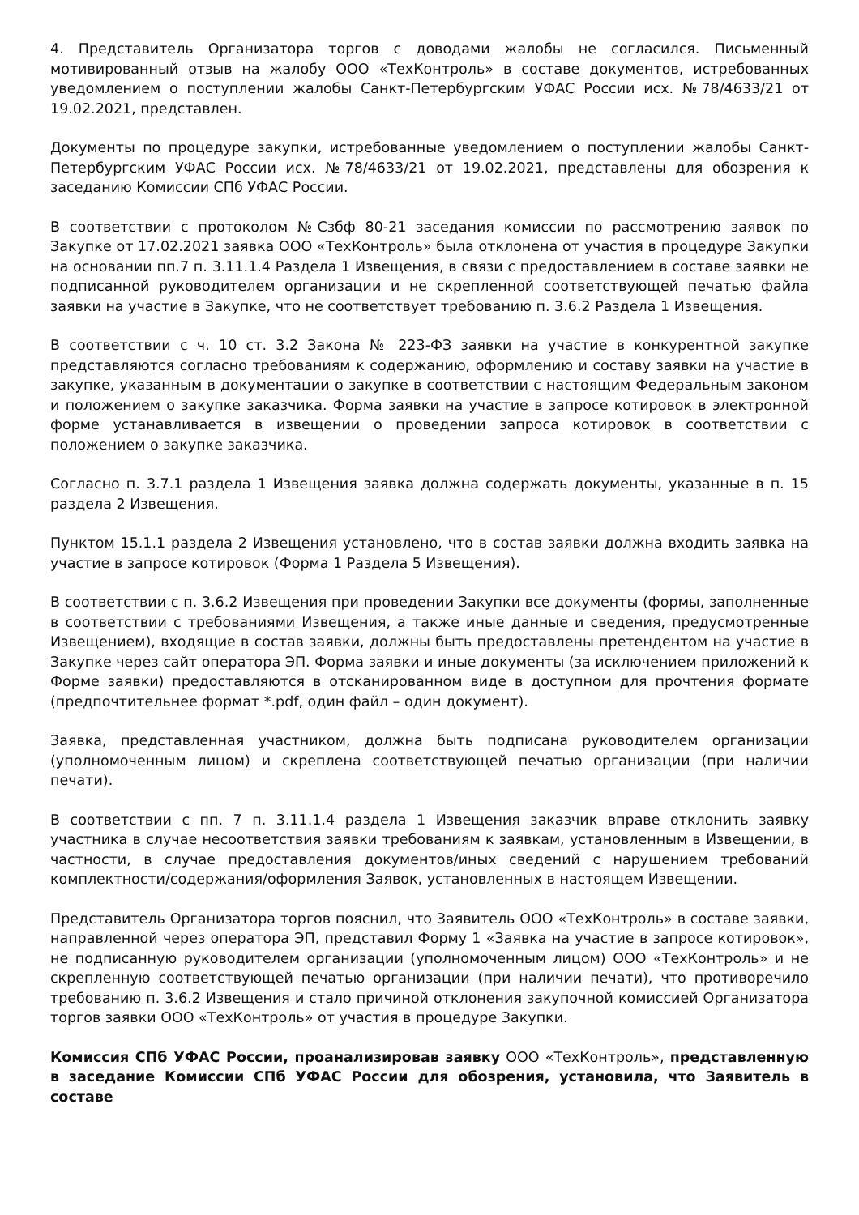4. Представитель Организатора торгов с доводами жалобы не согласился. Письменный мотивированный отзыв на жалобу ООО «ТехКонтроль» в составе документов, истребованных уведомлением о поступлении жалобы Санкт-Петербургским УФАС России исх. №78/4633/21 от 19.02.2021, представлен.
Документы по процедуре закупки, истребованные уведомлением о поступлении жалобы Санкт-Петербургским УФАС России исх. №78/4633/21 от 19.02.2021, представлены для обозрения к заседанию Комиссии СПб УФАС России.
В соответствии с протоколом №Сзбф 80-21 заседания комиссии по рассмотрению заявок по Закупке от 17.02.2021 заявка ООО «ТехКонтроль» была отклонена от участия в процедуре Закупки на основании пп.7 п. 3.11.1.4 Раздела 1 Извещения, в связи с предоставлением в составе заявки не подписанной руководителем организации и не скрепленной соответствующей печатью файла заявки на участие в Закупке, что не соответствует требованию п. 3.6.2 Раздела 1 Извещения.
В соответствии с ч. 10 ст. 3.2 Закона № 223-ФЗ заявки на участие в конкурентной закупке представляются согласно требованиям к содержанию, оформлению и составу заявки на участие в закупке, указанным в документации о закупке в соответствии с настоящим Федеральным законом и положением о закупке заказчика. Форма заявки на участие в запросе котировок в электронной форме устанавливается в извещении о проведении запроса котировок в соответствии с положением о закупке заказчика.
Согласно п. 3.7.1 раздела 1 Извещения заявка должна содержать документы, указанные в п. 15 раздела 2 Извещения.
Пунктом 15.1.1 раздела 2 Извещения установлено, что в состав заявки должна входить заявка на участие в запросе котировок (Форма 1 Раздела 5 Извещения).
В соответствии с п. 3.6.2 Извещения при проведении Закупки все документы (формы, заполненные в соответствии с требованиями Извещения, а также иные данные и сведения, предусмотренные Извещением), входящие в состав заявки, должны быть предоставлены претендентом на участие в Закупке через сайт оператора ЭП. Форма заявки и иные документы (за исключением приложений к Форме заявки) предоставляются в отсканированном виде в доступном для прочтения формате (предпочтительнее формат *.pdf, один файл – один документ).
Заявка, представленная участником, должна быть подписана руководителем организации (уполномоченным лицом) и скреплена соответствующей печатью организации (при наличии печати).
В соответствии с пп. 7 п. 3.11.1.4 раздела 1 Извещения заказчик вправе отклонить заявку участника в случае несоответствия заявки требованиям к заявкам, установленным в Извещении, в частности, в случае предоставления документов/иных сведений с нарушением требований комплектности/содержания/оформления Заявок, установленных в настоящем Извещении.
Представитель Организатора торгов пояснил, что Заявитель ООО «ТехКонтроль» в составе заявки, направленной через оператора ЭП, представил Форму 1 «Заявка на участие в запросе котировок», не подписанную руководителем организации (уполномоченным лицом) ООО «ТехКонтроль» и не скрепленную соответствующей печатью организации (при наличии печати), что противоречило требованию п. 3.6.2 Извещения и стало причиной отклонения закупочной комиссией Организатора торгов заявки ООО «ТехКонтроль» от участия в процедуре Закупки.
Комиссия СПб УФАС России, проанализировав заявку ООО «ТехКонтроль», представленную в заседание Комиссии СПб УФАС России для обозрения, установила, что Заявитель в составе